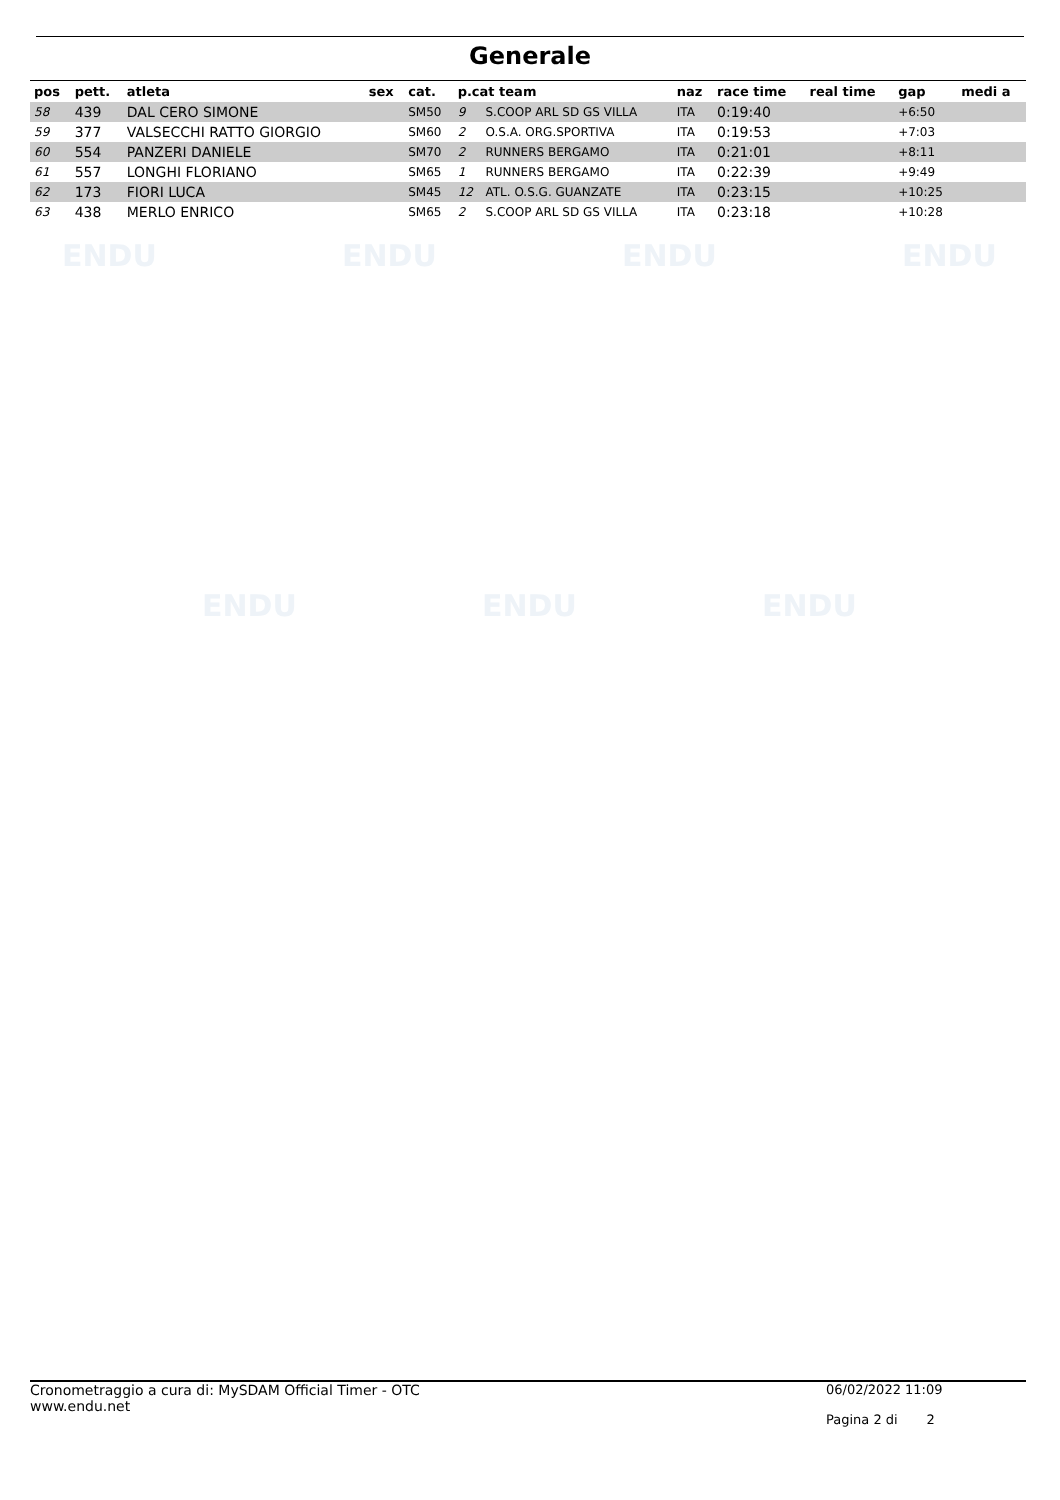ENDU ENDU ENDU ENDU
ENDU ENDU ENDU
Generale
| pos | pett. | atleta | sex | cat. | p.cat team | | naz | race time | real time | gap | medi a |
| --- | --- | --- | --- | --- | --- | --- | --- | --- | --- | --- | --- |
| 58 | 439 | DAL CERO SIMONE | | SM50 | 9 | S.COOP ARL SD GS VILLA | ITA | 0:19:40 | | +6:50 | |
| 59 | 377 | VALSECCHI RATTO GIORGIO | | SM60 | 2 | O.S.A. ORG.SPORTIVA | ITA | 0:19:53 | | +7:03 | |
| 60 | 554 | PANZERI DANIELE | | SM70 | 2 | RUNNERS BERGAMO | ITA | 0:21:01 | | +8:11 | |
| 61 | 557 | LONGHI FLORIANO | | SM65 | 1 | RUNNERS BERGAMO | ITA | 0:22:39 | | +9:49 | |
| 62 | 173 | FIORI LUCA | | SM45 | 12 | ATL. O.S.G. GUANZATE | ITA | 0:23:15 | | +10:25 | |
| 63 | 438 | MERLO ENRICO | | SM65 | 2 | S.COOP ARL SD GS VILLA | ITA | 0:23:18 | | +10:28 | |
Cronometraggio a cura di: MySDAM Official Timer - OTC
www.endu.net
06/02/2022 11:09
Pagina 2 di 2